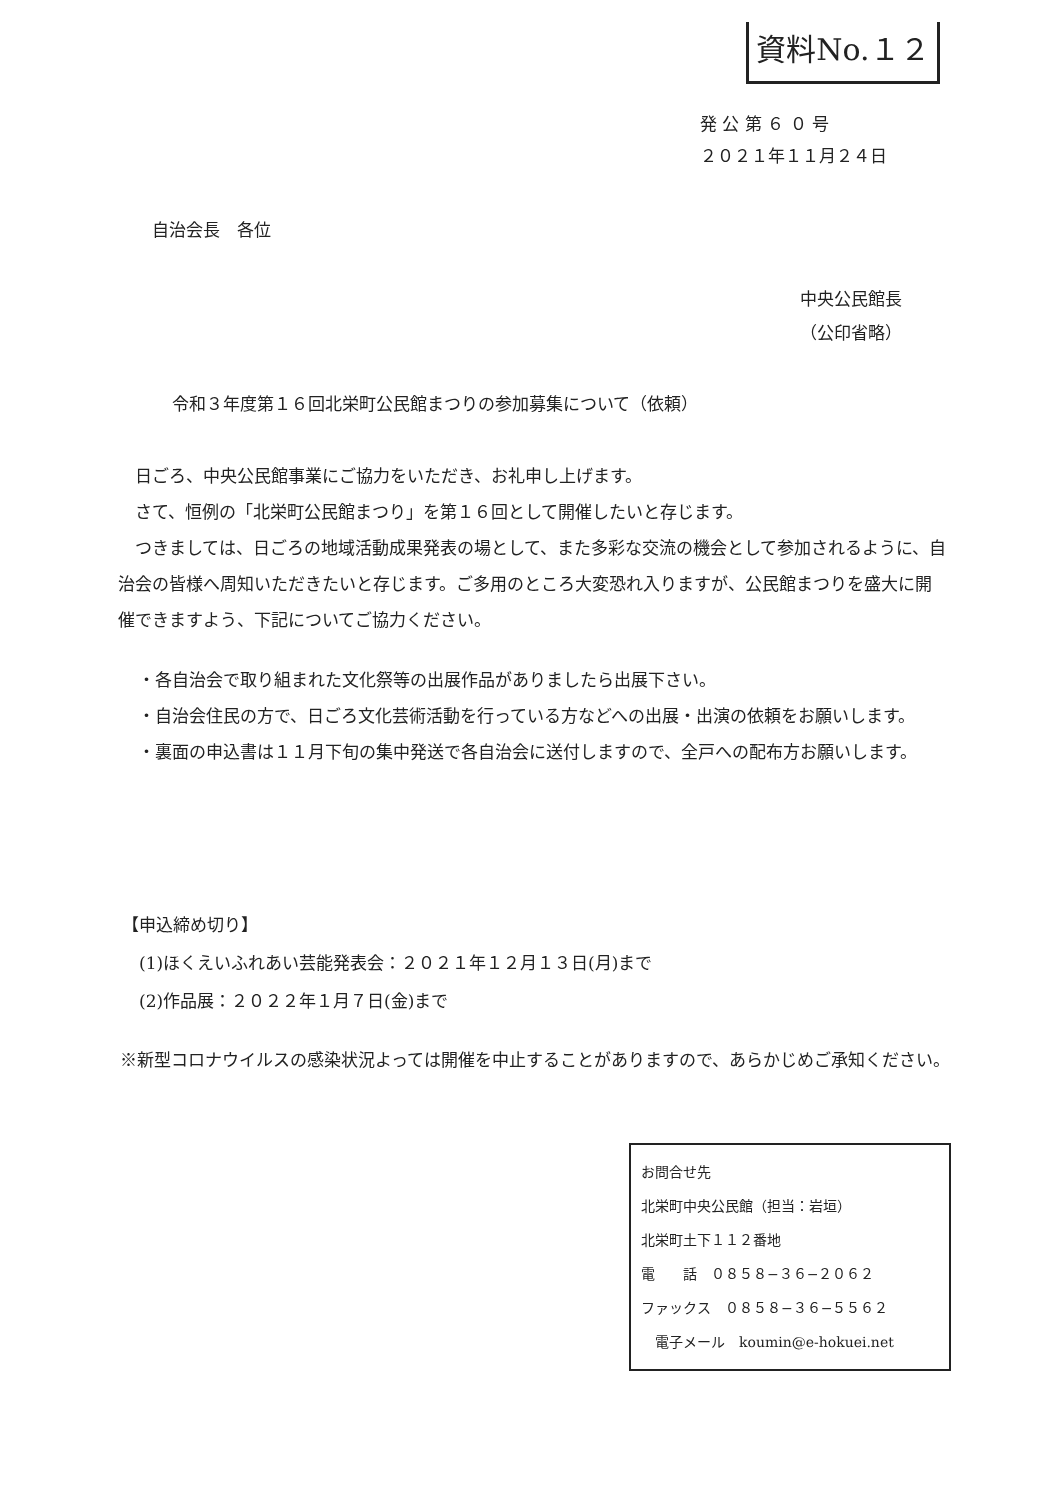資料No.１２
発 公 第 ６ ０ 号
２０２１年１１月２４日
自治会長　各位
中央公民館長
（公印省略）
令和３年度第１６回北栄町公民館まつりの参加募集について（依頼）
　日ごろ、中央公民館事業にご協力をいただき、お礼申し上げます。
　さて、恒例の「北栄町公民館まつり」を第１６回として開催したいと存じます。
　つきましては、日ごろの地域活動成果発表の場として、また多彩な交流の機会として参加されるように、自治会の皆様へ周知いただきたいと存じます。ご多用のところ大変恐れ入りますが、公民館まつりを盛大に開催できますよう、下記についてご協力ください。
・各自治会で取り組まれた文化祭等の出展作品がありましたら出展下さい。
・自治会住民の方で、日ごろ文化芸術活動を行っている方などへの出展・出演の依頼をお願いします。
・裏面の申込書は１１月下旬の集中発送で各自治会に送付しますので、全戸への配布方お願いします。
【申込締め切り】
　(1)ほくえいふれあい芸能発表会：２０２１年１２月１３日(月)まで
　(2)作品展：２０２２年１月７日(金)まで
※新型コロナウイルスの感染状況よっては開催を中止することがありますので、あらかじめご承知ください。
お問合せ先
北栄町中央公民館（担当：岩垣）
北栄町土下１１２番地
電　　話　０８５８−３６−２０６２
ファックス　０８５８−３６−５５６２
　電子メール　koumin@e-hokuei.net